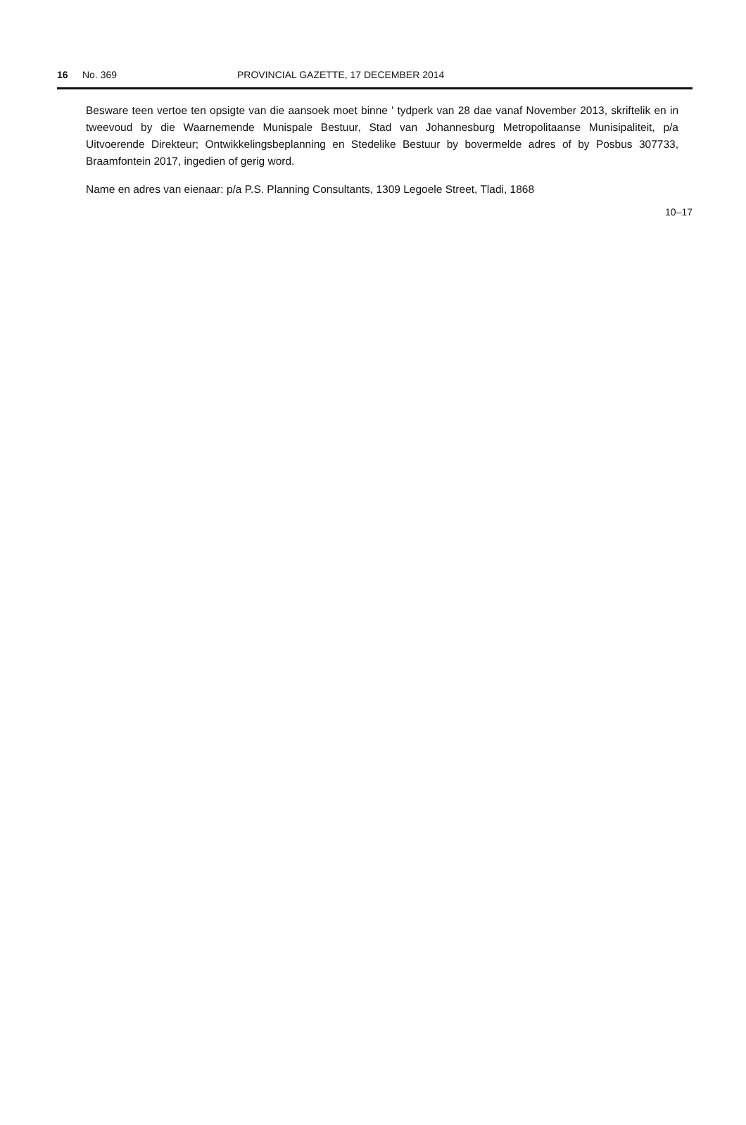16 No. 369 PROVINCIAL GAZETTE, 17 DECEMBER 2014
Besware teen vertoe ten opsigte van die aansoek moet binne ' tydperk van 28 dae vanaf November 2013, skriftelik en in tweevoud by die Waarnemende Munispale Bestuur, Stad van Johannesburg Metropolitaanse Munisipaliteit, p/a Uitvoerende Direkteur; Ontwikkelingsbeplanning en Stedelike Bestuur by bovermelde adres of by Posbus 307733, Braamfontein 2017, ingedien of gerig word.
Name en adres van eienaar: p/a P.S. Planning Consultants, 1309 Legoele Street, Tladi, 1868
10–17